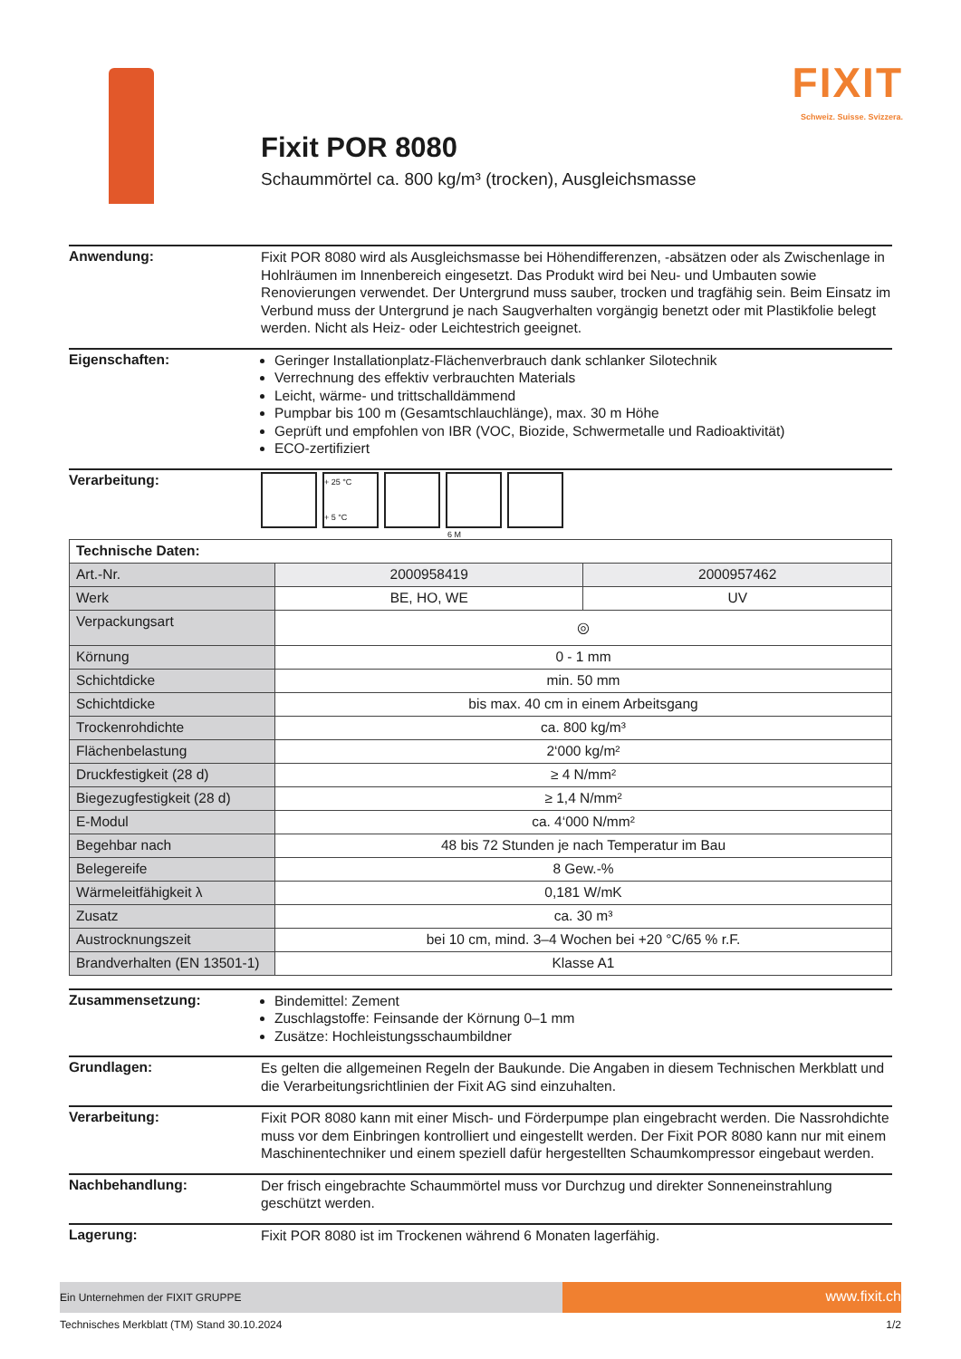Fixit POR 8080
Schaummörtel ca. 800 kg/m³ (trocken), Ausgleichsmasse
FIXIT
Schweiz. Suisse. Svizzera.
Anwendung:
Fixit POR 8080 wird als Ausgleichsmasse bei Höhendifferenzen, -absätzen oder als Zwischenlage in Hohlräumen im Innenbereich eingesetzt. Das Produkt wird bei Neu- und Umbauten sowie Renovierungen verwendet. Der Untergrund muss sauber, trocken und tragfähig sein. Beim Einsatz im Verbund muss der Untergrund je nach Saugverhalten vorgängig benetzt oder mit Plastikfolie belegt werden. Nicht als Heiz- oder Leichtestrich geeignet.
Eigenschaften:
Geringer Installationplatz-Flächenverbrauch dank schlanker Silotechnik
Verrechnung des effektiv verbrauchten Materials
Leicht, wärme- und trittschalldämmend
Pumpbar bis 100 m (Gesamtschlauchlänge), max. 30 m Höhe
Geprüft und empfohlen von IBR (VOC, Biozide, Schwermetalle und Radioaktivität)
ECO-zertifiziert
Verarbeitung:
+ 25 °C
+ 5 °C
6 M
| Technische Daten: | | |
| --- | --- | --- |
| Art.-Nr. | 2000958419 | 2000957462 |
| Werk | BE, HO, WE | UV |
| Verpackungsart | ◎ | |
| Körnung | 0 - 1 mm | |
| Schichtdicke | min. 50 mm | |
| Schichtdicke | bis max. 40 cm in einem Arbeitsgang | |
| Trockenrohdichte | ca. 800 kg/m³ | |
| Flächenbelastung | 2‘000 kg/m² | |
| Druckfestigkeit (28 d) | ≥ 4 N/mm² | |
| Biegezugfestigkeit (28 d) | ≥ 1,4 N/mm² | |
| E-Modul | ca. 4‘000 N/mm² | |
| Begehbar nach | 48 bis 72 Stunden je nach Temperatur im Bau | |
| Belegereife | 8 Gew.-% | |
| Wärmeleitfähigkeit λ | 0,181 W/mK | |
| Zusatz | ca. 30 m³ | |
| Austrocknungszeit | bei 10 cm, mind. 3–4 Wochen bei +20 °C/65 % r.F. | |
| Brandverhalten (EN 13501-1) | Klasse A1 | |
Zusammensetzung:
Bindemittel: Zement
Zuschlagstoffe: Feinsande der Körnung 0–1 mm
Zusätze: Hochleistungsschaumbildner
Grundlagen:
Es gelten die allgemeinen Regeln der Baukunde. Die Angaben in diesem Technischen Merkblatt und die Verarbeitungsrichtlinien der Fixit AG sind einzuhalten.
Verarbeitung:
Fixit POR 8080 kann mit einer Misch- und Förderpumpe plan eingebracht werden. Die Nassrohdichte muss vor dem Einbringen kontrolliert und eingestellt werden. Der Fixit POR 8080 kann nur mit einem Maschinentechniker und einem speziell dafür hergestellten Schaumkompressor eingebaut werden.
Nachbehandlung:
Der frisch eingebrachte Schaummörtel muss vor Durchzug und direkter Sonneneinstrahlung geschützt werden.
Lagerung:
Fixit POR 8080 ist im Trockenen während 6 Monaten lagerfähig.
Ein Unternehmen der FIXIT GRUPPE
www.fixit.ch
Technisches Merkblatt (TM) Stand 30.10.2024 1/2